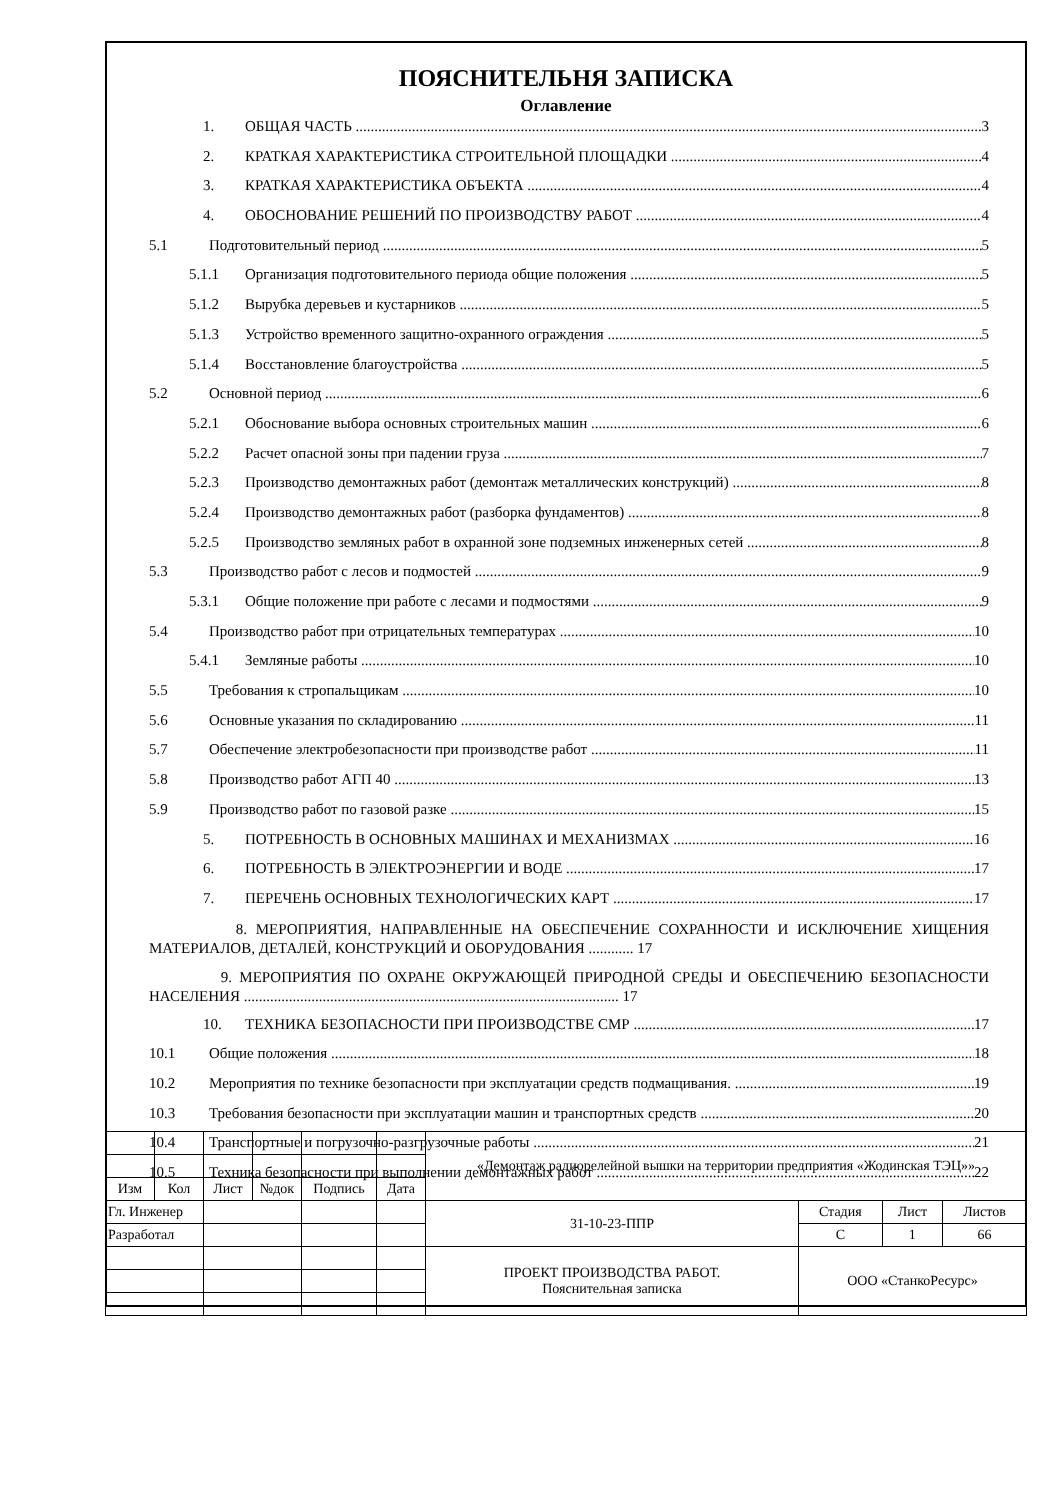ПОЯСНИТЕЛЬНЯ ЗАПИСКА
Оглавление
1. ОБЩАЯ ЧАСТЬ 3
2. КРАТКАЯ ХАРАКТЕРИСТИКА СТРОИТЕЛЬНОЙ ПЛОЩАДКИ 4
3. КРАТКАЯ ХАРАКТЕРИСТИКА ОБЪЕКТА 4
4. ОБОСНОВАНИЕ РЕШЕНИЙ ПО ПРОИЗВОДСТВУ РАБОТ 4
5.1 Подготовительный период 5
5.1.1 Организация подготовительного периода общие положения 5
5.1.2 Вырубка деревьев и кустарников 5
5.1.3 Устройство временного защитно-охранного ограждения 5
5.1.4 Восстановление благоустройства 5
5.2 Основной период 6
5.2.1 Обоснование выбора основных строительных машин 6
5.2.2 Расчет опасной зоны при падении груза 7
5.2.3 Производство демонтажных работ (демонтаж металлических конструкций) 8
5.2.4 Производство демонтажных работ (разборка фундаментов) 8
5.2.5 Производство земляных работ в охранной зоне подземных инженерных сетей 8
5.3 Производство работ с лесов и подмостей 9
5.3.1 Общие положение при работе с лесами и подмостями 9
5.4 Производство работ при отрицательных температурах 10
5.4.1 Земляные работы 10
5.5 Требования к стропальщикам 10
5.6 Основные указания по складированию 11
5.7 Обеспечение электробезопасности при производстве работ 11
5.8 Производство работ АГП 40 13
5.9 Производство работ по газовой разке 15
5. ПОТРЕБНОСТЬ В ОСНОВНЫХ МАШИНАХ И МЕХАНИЗМАХ 16
6. ПОТРЕБНОСТЬ В ЭЛЕКТРОЭНЕРГИИ И ВОДЕ 17
7. ПЕРЕЧЕНЬ ОСНОВНЫХ ТЕХНОЛОГИЧЕСКИХ КАРТ 17
8. МЕРОПРИЯТИЯ, НАПРАВЛЕННЫЕ НА ОБЕСПЕЧЕНИЕ СОХРАННОСТИ И ИСКЛЮЧЕНИЕ ХИЩЕНИЯ МАТЕРИАЛОВ, ДЕТАЛЕЙ, КОНСТРУКЦИЙ И ОБОРУДОВАНИЯ ............ 17
9. МЕРОПРИЯТИЯ ПО ОХРАНЕ ОКРУЖАЮЩЕЙ ПРИРОДНОЙ СРЕДЫ И ОБЕСПЕЧЕНИЮ БЕЗОПАСНОСТИ НАСЕЛЕНИЯ .................................................................................................... 17
10. ТЕХНИКА БЕЗОПАСНОСТИ ПРИ ПРОИЗВОДСТВЕ СМР 17
10.1 Общие положения 18
10.2 Мероприятия по технике безопасности при эксплуатации средств подмащивания. 19
10.3 Требования безопасности при эксплуатации машин и транспортных средств 20
10.4 Транспортные и погрузочно-разгрузочные работы 21
10.5 Техника безопасности при выполнении демонтажных работ 22
| | | | | | | «Демонтаж радиорелейной вышки на территории предприятия «Жодинская ТЭЦ»» | | | |
| Изм | Кол | Лист | №док | Подпись | Дата | | | | |
| Гл. Инженер | | | | | | 31-10-23-ППР | Стадия | Лист | Листов |
| Разработал | | | | | | | С | 1 | 66 |
| | | | | | | ПРОЕКТ ПРОИЗВОДСТВА РАБОТ. Пояснительная записка | ООО «СтанкоРесурс» | | |